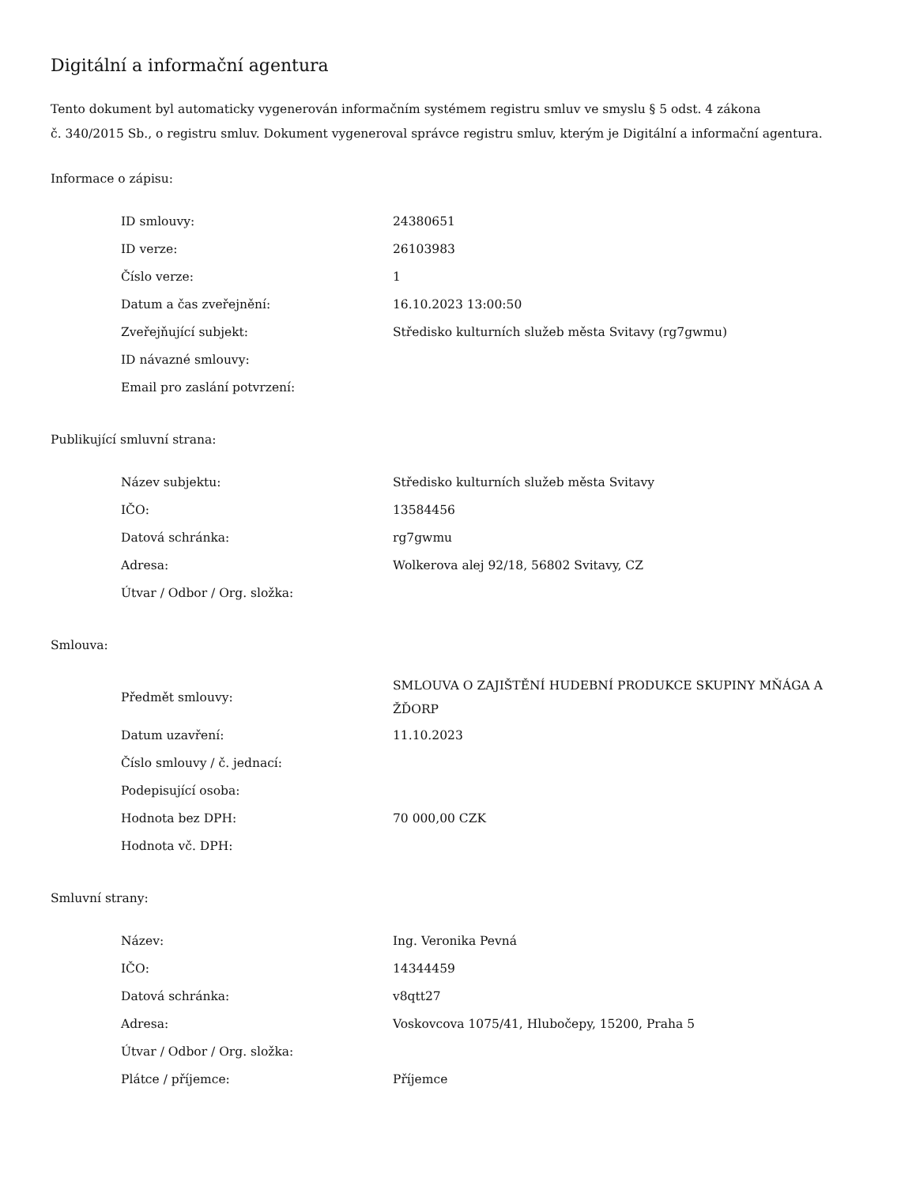Digitální a informační agentura
Tento dokument byl automaticky vygenerován informačním systémem registru smluv ve smyslu § 5 odst. 4 zákona
č. 340/2015 Sb., o registru smluv. Dokument vygeneroval správce registru smluv, kterým je Digitální a informační agentura.
Informace o zápisu:
| ID smlouvy: | 24380651 |
| ID verze: | 26103983 |
| Číslo verze: | 1 |
| Datum a čas zveřejnění: | 16.10.2023 13:00:50 |
| Zveřejňující subjekt: | Středisko kulturních služeb města Svitavy (rg7gwmu) |
| ID návazné smlouvy: | |
| Email pro zaslání potvrzení: | |
Publikující smluvní strana:
| Název subjektu: | Středisko kulturních služeb města Svitavy |
| IČO: | 13584456 |
| Datová schránka: | rg7gwmu |
| Adresa: | Wolkerova alej 92/18, 56802 Svitavy, CZ |
| Útvar / Odbor / Org. složka: | |
Smlouva:
| Předmět smlouvy: | SMLOUVA O ZAJIŠTĚNÍ HUDEBNÍ PRODUKCE SKUPINY MŇÁGA A ŽĎORP |
| Datum uzavření: | 11.10.2023 |
| Číslo smlouvy / č. jednací: | |
| Podepisující osoba: | |
| Hodnota bez DPH: | 70 000,00 CZK |
| Hodnota vč. DPH: | |
Smluvní strany:
| Název: | Ing. Veronika Pevná |
| IČO: | 14344459 |
| Datová schránka: | v8qtt27 |
| Adresa: | Voskovcova 1075/41, Hlubočepy, 15200, Praha 5 |
| Útvar / Odbor / Org. složka: | |
| Plátce / příjemce: | Příjemce |